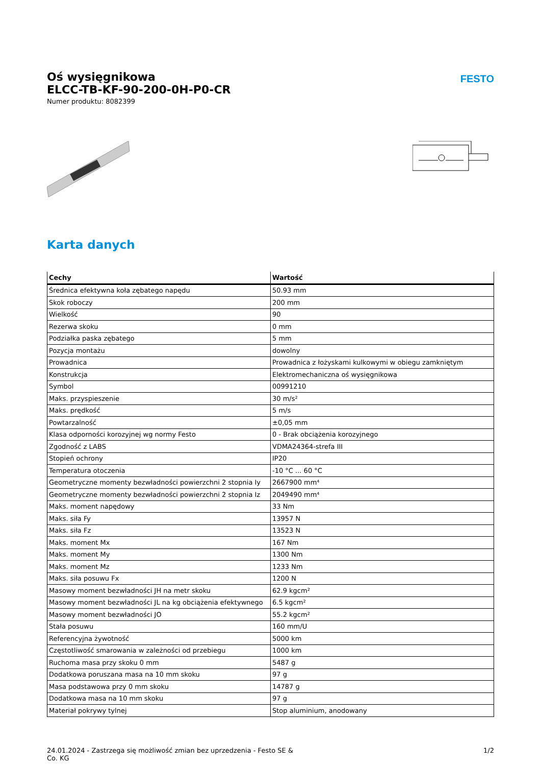FESTO
Oś wysięgnikowa
ELCC-TB-KF-90-200-0H-P0-CR
Numer produktu: 8082399
Karta danych
| Cechy | Wartość |
| --- | --- |
| Średnica efektywna koła zębatego napędu | 50.93 mm |
| Skok roboczy | 200 mm |
| Wielkość | 90 |
| Rezerwa skoku | 0 mm |
| Podziałka paska zębatego | 5 mm |
| Pozycja montażu | dowolny |
| Prowadnica | Prowadnica z łożyskami kulkowymi w obiegu zamkniętym |
| Konstrukcja | Elektromechaniczna oś wysięgnikowa |
| Symbol | 00991210 |
| Maks. przyspieszenie | 30 m/s² |
| Maks. prędkość | 5 m/s |
| Powtarzalność | ±0,05 mm |
| Klasa odporności korozyjnej wg normy Festo | 0 - Brak obciążenia korozyjnego |
| Zgodność z LABS | VDMA24364-strefa III |
| Stopień ochrony | IP20 |
| Temperatura otoczenia | -10 °C ... 60 °C |
| Geometryczne momenty bezwładności powierzchni 2 stopnia Iy | 2667900 mm⁴ |
| Geometryczne momenty bezwładności powierzchni 2 stopnia Iz | 2049490 mm⁴ |
| Maks. moment napędowy | 33 Nm |
| Maks. siła Fy | 13957 N |
| Maks. siła Fz | 13523 N |
| Maks. moment Mx | 167 Nm |
| Maks. moment My | 1300 Nm |
| Maks. moment Mz | 1233 Nm |
| Maks. siła posuwu Fx | 1200 N |
| Masowy moment bezwładności JH na metr skoku | 62.9 kgcm² |
| Masowy moment bezwładności JL na kg obciążenia efektywnego | 6.5 kgcm² |
| Masowy moment bezwładności JO | 55.2 kgcm² |
| Stała posuwu | 160 mm/U |
| Referencyjna żywotność | 5000 km |
| Częstotliwość smarowania w zależności od przebiegu | 1000 km |
| Ruchoma masa przy skoku 0 mm | 5487 g |
| Dodatkowa poruszana masa na 10 mm skoku | 97 g |
| Masa podstawowa przy 0 mm skoku | 14787 g |
| Dodatkowa masa na 10 mm skoku | 97 g |
| Materiał pokrywy tylnej | Stop aluminium, anodowany |
24.01.2024 - Zastrzega się możliwość zmian bez uprzedzenia - Festo SE &
Co. KG
1/2